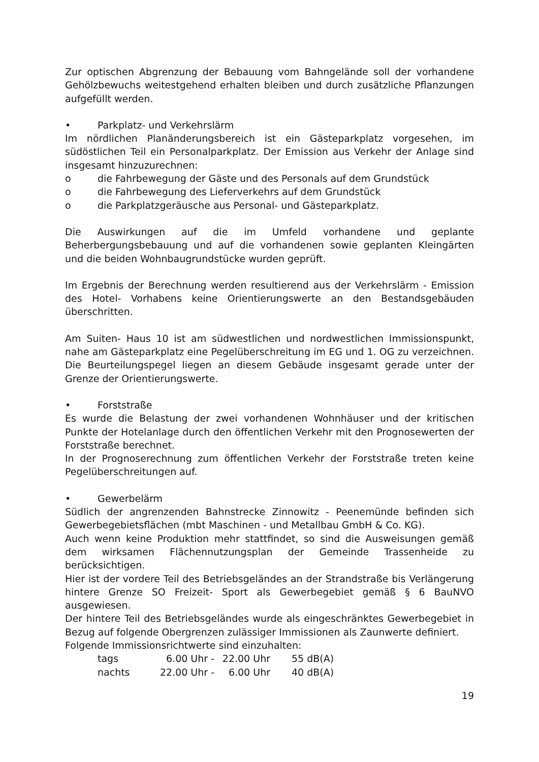Zur optischen Abgrenzung der Bebauung vom Bahngelände soll der vorhandene Gehölzbewuchs weitestgehend erhalten bleiben und durch zusätzliche Pflanzungen aufgefüllt werden.
• Parkplatz- und Verkehrslärm
Im nördlichen Planänderungsbereich ist ein Gästeparkplatz vorgesehen, im südöstlichen Teil ein Personalparkplatz. Der Emission aus Verkehr der Anlage sind insgesamt hinzuzurechnen:
o die Fahrbewegung der Gäste und des Personals auf dem Grundstück
o die Fahrbewegung des Lieferverkehrs auf dem Grundstück
o die Parkplatzgeräusche aus Personal- und Gästeparkplatz.
Die Auswirkungen auf die im Umfeld vorhandene und geplante Beherbergungsbebauung und auf die vorhandenen sowie geplanten Kleingärten und die beiden Wohnbaugrundstücke wurden geprüft.
Im Ergebnis der Berechnung werden resultierend aus der Verkehrslärm - Emission des Hotel- Vorhabens keine Orientierungswerte an den Bestandsgebäuden überschritten.
Am Suiten- Haus 10 ist am südwestlichen und nordwestlichen Immissionspunkt, nahe am Gästeparkplatz eine Pegelüberschreitung im EG und 1. OG zu verzeichnen. Die Beurteilungspegel liegen an diesem Gebäude insgesamt gerade unter der Grenze der Orientierungswerte.
• Forststraße
Es wurde die Belastung der zwei vorhandenen Wohnhäuser und der kritischen Punkte der Hotelanlage durch den öffentlichen Verkehr mit den Prognosewerten der Forststraße berechnet.
In der Prognoserechnung zum öffentlichen Verkehr der Forststraße treten keine Pegelüberschreitungen auf.
• Gewerbelärm
Südlich der angrenzenden Bahnstrecke Zinnowitz - Peenemünde befinden sich Gewerbegebietsflächen (mbt Maschinen - und Metallbau GmbH & Co. KG).
Auch wenn keine Produktion mehr stattfindet, so sind die Ausweisungen gemäß dem wirksamen Flächennutzungsplan der Gemeinde Trassenheide zu berücksichtigen.
Hier ist der vordere Teil des Betriebsgeländes an der Strandstraße bis Verlängerung hintere Grenze SO Freizeit- Sport als Gewerbegebiet gemäß § 6 BauNVO ausgewiesen.
Der hintere Teil des Betriebsgeländes wurde als eingeschränktes Gewerbegebiet in Bezug auf folgende Obergrenzen zulässiger Immissionen als Zaunwerte definiert.
Folgende Immissionsrichtwerte sind einzuhalten:
| tags | 6.00 Uhr - | 22.00 Uhr | 55 dB(A) |
| nachts | 22.00 Uhr - | 6.00 Uhr | 40 dB(A) |
19